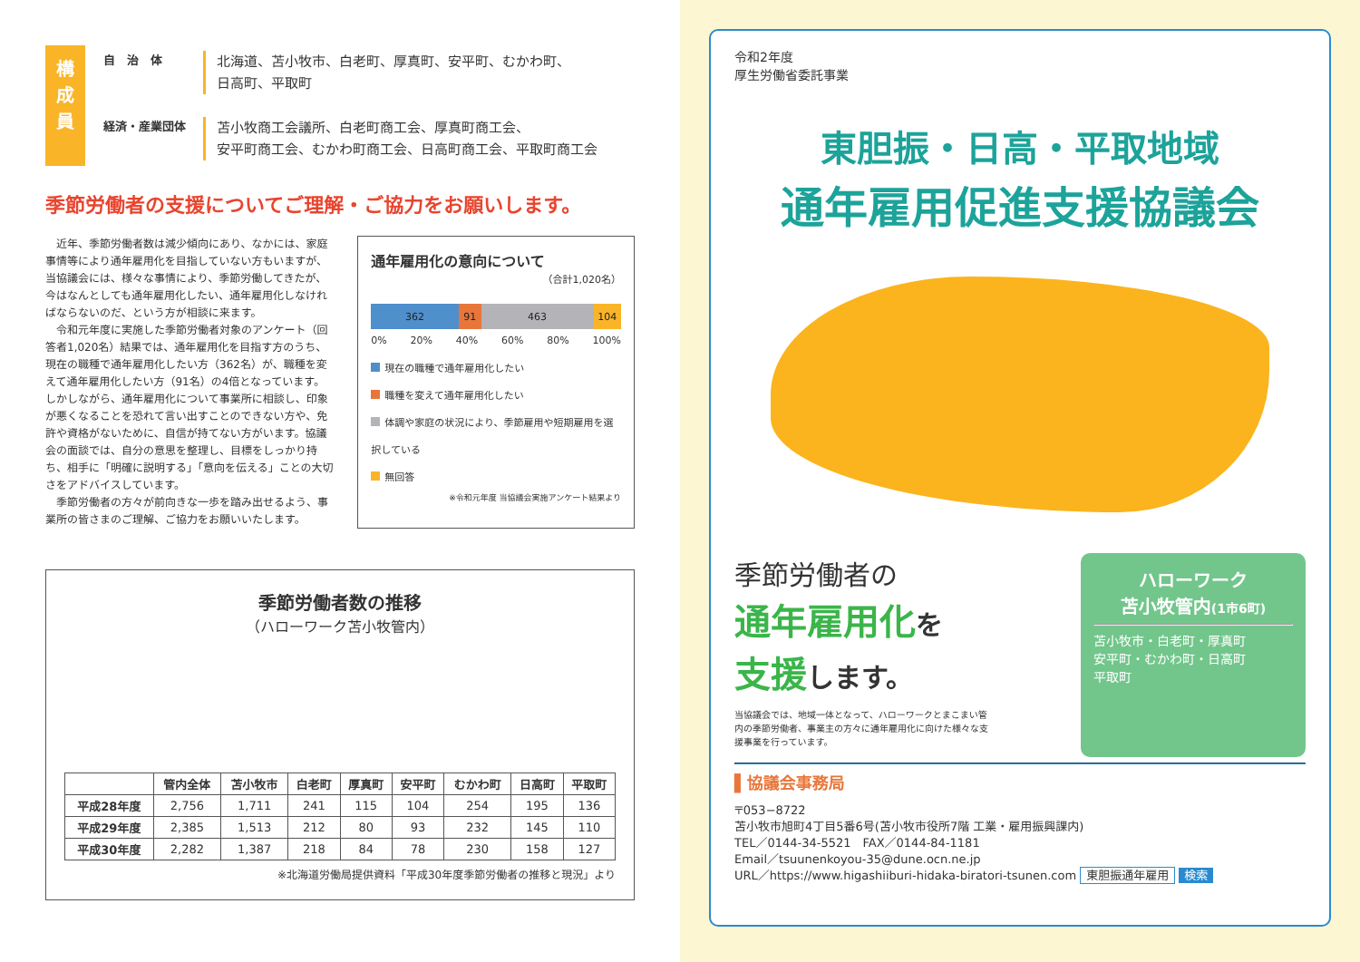構
成
員
自　治　体 北海道、苫小牧市、白老町、厚真町、安平町、むかわ町、
日高町、平取町
経済・産業団体 苫小牧商工会議所、白老町商工会、厚真町商工会、
安平町商工会、むかわ町商工会、日高町商工会、平取町商工会
季節労働者の支援についてご理解・ご協力をお願いします。
　近年、季節労働者数は減少傾向にあり、なかには、家庭事情等により通年雇用化を目指していない方もいますが、当協議会には、様々な事情により、季節労働してきたが、今はなんとしても通年雇用化したい、通年雇用化しなければならないのだ、という方が相談に来ます。
　令和元年度に実施した季節労働者対象のアンケート（回答者1,020名）結果では、通年雇用化を目指す方のうち、現在の職種で通年雇用化したい方（362名）が、職種を変えて通年雇用化したい方（91名）の4倍となっています。しかしながら、通年雇用化について事業所に相談し、印象が悪くなることを恐れて言い出すことのできない方や、免許や資格がないために、自信が持てない方がいます。協議会の面談では、自分の意思を整理し、目標をしっかり持ち、相手に「明確に説明する」「意向を伝える」ことの大切さをアドバイスしています。
　季節労働者の方々が前向きな一歩を踏み出せるよう、事業所の皆さまのご理解、ご協力をお願いいたします。
通年雇用化の意向について
（合計1,020名）
362 91 463 104
0% 20% 40% 60% 80% 100%
現在の職種で通年雇用化したい
職種を変えて通年雇用化したい
体調や家庭の状況により、季節雇用や短期雇用を選択している
無回答
※令和元年度 当協議会実施アンケート結果より
季節労働者数の推移
（ハローワーク苫小牧管内）
| | 管内全体 | 苫小牧市 | 白老町 | 厚真町 | 安平町 | むかわ町 | 日高町 | 平取町 |
| --- | --- | --- | --- | --- | --- | --- | --- | --- |
| 平成28年度 | 2,756 | 1,711 | 241 | 115 | 104 | 254 | 195 | 136 |
| 平成29年度 | 2,385 | 1,513 | 212 | 80 | 93 | 232 | 145 | 110 |
| 平成30年度 | 2,282 | 1,387 | 218 | 84 | 78 | 230 | 158 | 127 |
※北海道労働局提供資料「平成30年度季節労働者の推移と現況」より
令和2年度
厚生労働省委託事業
東胆振・日高・平取地域
通年雇用促進支援協議会
季節労働者の
通年雇用化を
支援します。
当協議会では、地域一体となって、ハローワークとまこまい管内の季節労働者、事業主の方々に通年雇用化に向けた様々な支援事業を行っています。
ハローワーク
苫小牧管内(1市6町)
苫小牧市・白老町・厚真町
安平町・むかわ町・日高町
平取町
▌協議会事務局
〒053−8722
苫小牧市旭町4丁目5番6号(苫小牧市役所7階 工業・雇用振興課内)
TEL／0144-34-5521　FAX／0144-84-1181
Email／tsuunenkoyou-35@dune.ocn.ne.jp
URL／https://www.higashiiburi-hidaka-biratori-tsunen.com 東胆振通年雇用 検索